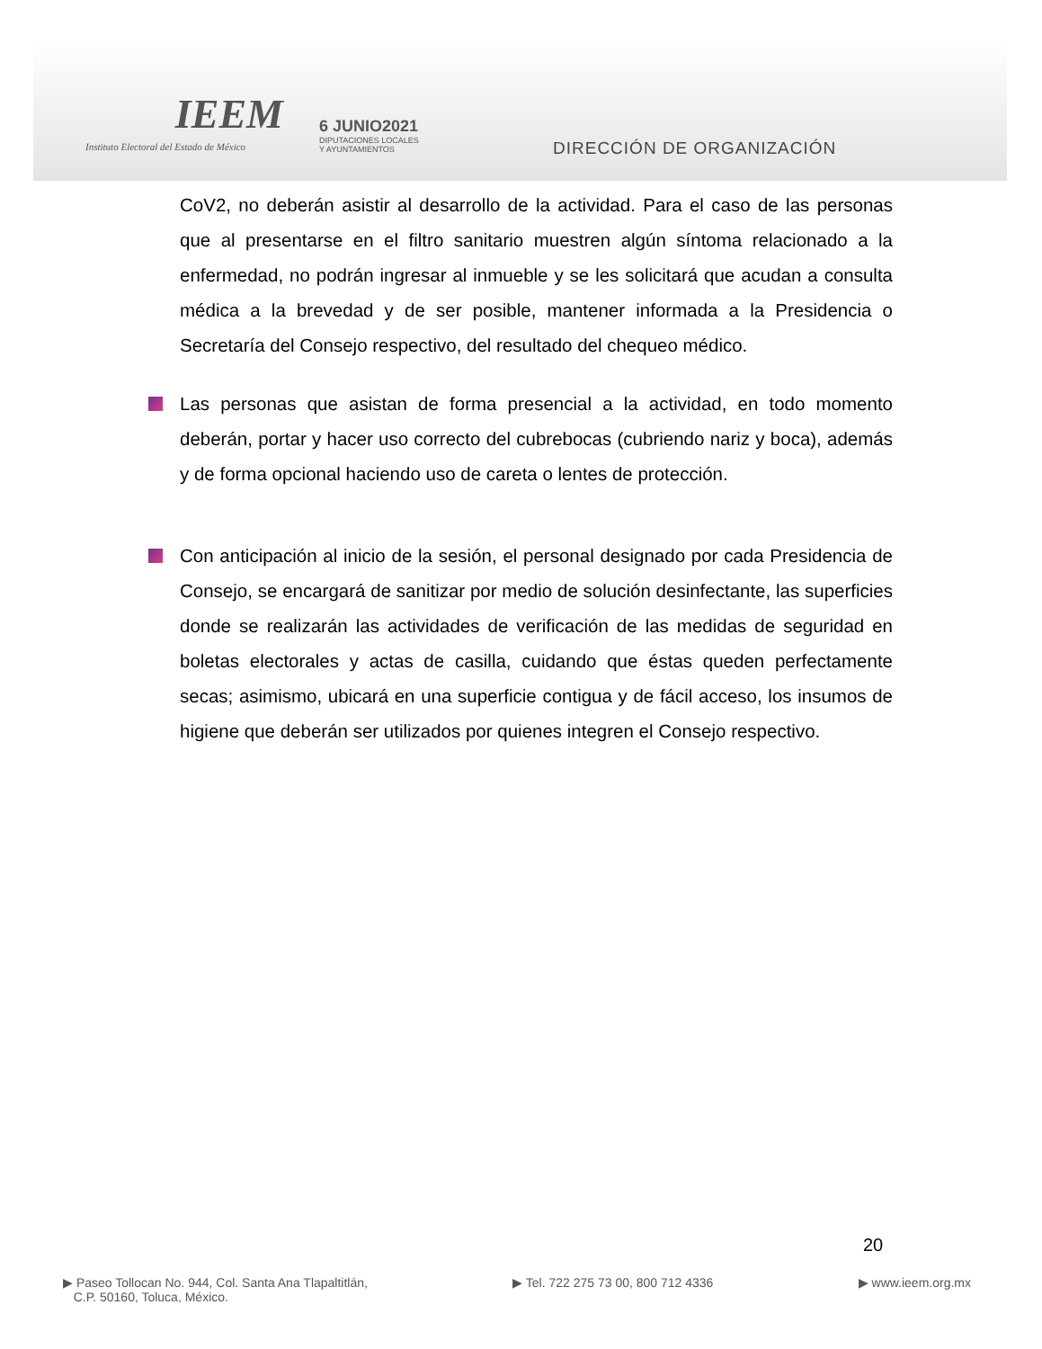IEEM
Instituto Electoral del Estado de México
6 JUNIO2021
DIPUTACIONES LOCALES
Y AYUNTAMIENTOS
DIRECCIÓN DE ORGANIZACIÓN
CoV2, no deberán asistir al desarrollo de la actividad. Para el caso de las personas que al presentarse en el filtro sanitario muestren algún síntoma relacionado a la enfermedad, no podrán ingresar al inmueble y se les solicitará que acudan a consulta médica a la brevedad y de ser posible, mantener informada a la Presidencia o Secretaría del Consejo respectivo, del resultado del chequeo médico.
Las personas que asistan de forma presencial a la actividad, en todo momento deberán, portar y hacer uso correcto del cubrebocas (cubriendo nariz y boca), además y de forma opcional haciendo uso de careta o lentes de protección.
Con anticipación al inicio de la sesión, el personal designado por cada Presidencia de Consejo, se encargará de sanitizar por medio de solución desinfectante, las superficies donde se realizarán las actividades de verificación de las medidas de seguridad en boletas electorales y actas de casilla, cuidando que éstas queden perfectamente secas; asimismo, ubicará en una superficie contigua y de fácil acceso, los insumos de higiene que deberán ser utilizados por quienes integren el Consejo respectivo.
20
▶ Paseo Tollocan No. 944, Col. Santa Ana Tlapaltitlán,
C.P. 50160, Toluca, México.
▶ Tel. 722 275 73 00, 800 712 4336
▶ www.ieem.org.mx